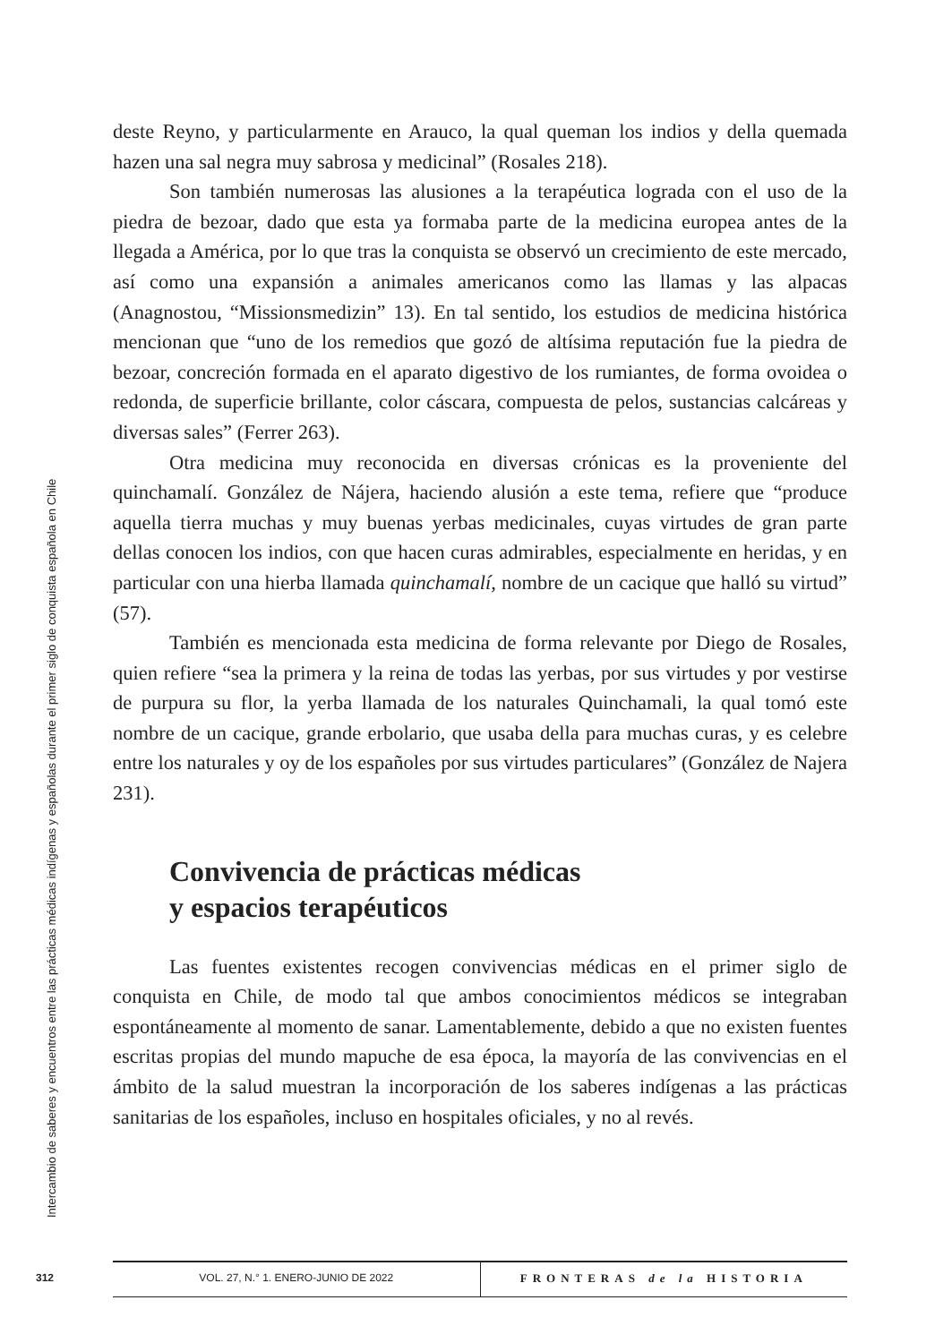Intercambio de saberes y encuentros entre las prácticas médicas indígenas y españolas durante el primer siglo de conquista española en Chile
deste Reyno, y particularmente en Arauco, la qual queman los indios y della quemada hazen una sal negra muy sabrosa y medicinal” (Rosales 218).
Son también numerosas las alusiones a la terapéutica lograda con el uso de la piedra de bezoar, dado que esta ya formaba parte de la medicina europea antes de la llegada a América, por lo que tras la conquista se observó un crecimiento de este mercado, así como una expansión a animales americanos como las llamas y las alpacas (Anagnostou, “Missionsmedizin” 13). En tal sentido, los estudios de medicina histórica mencionan que “uno de los remedios que gozó de altísima reputación fue la piedra de bezoar, concreción formada en el aparato digestivo de los rumiantes, de forma ovoidea o redonda, de superficie brillante, color cáscara, compuesta de pelos, sustancias calcáreas y diversas sales” (Ferrer 263).
Otra medicina muy reconocida en diversas crónicas es la proveniente del quinchamalí. González de Nájera, haciendo alusión a este tema, refiere que “produce aquella tierra muchas y muy buenas yerbas medicinales, cuyas virtudes de gran parte dellas conocen los indios, con que hacen curas admirables, especialmente en heridas, y en particular con una hierba llamada quinchamalí, nombre de un cacique que halló su virtud” (57).
También es mencionada esta medicina de forma relevante por Diego de Rosales, quien refiere “sea la primera y la reina de todas las yerbas, por sus virtudes y por vestirse de purpura su flor, la yerba llamada de los naturales Quinchamali, la qual tomó este nombre de un cacique, grande erbolario, que usaba della para muchas curas, y es celebre entre los naturales y oy de los españoles por sus virtudes particulares” (González de Najera 231).
Convivencia de prácticas médicas
y espacios terapéuticos
Las fuentes existentes recogen convivencias médicas en el primer siglo de conquista en Chile, de modo tal que ambos conocimientos médicos se integraban espontáneamente al momento de sanar. Lamentablemente, debido a que no existen fuentes escritas propias del mundo mapuche de esa época, la mayoría de las convivencias en el ámbito de la salud muestran la incorporación de los saberes indígenas a las prácticas sanitarias de los españoles, incluso en hospitales oficiales, y no al revés.
312
VOL. 27, N.° 1. ENERO-JUNIO DE 2022
FRONTERAS de la HISTORIA